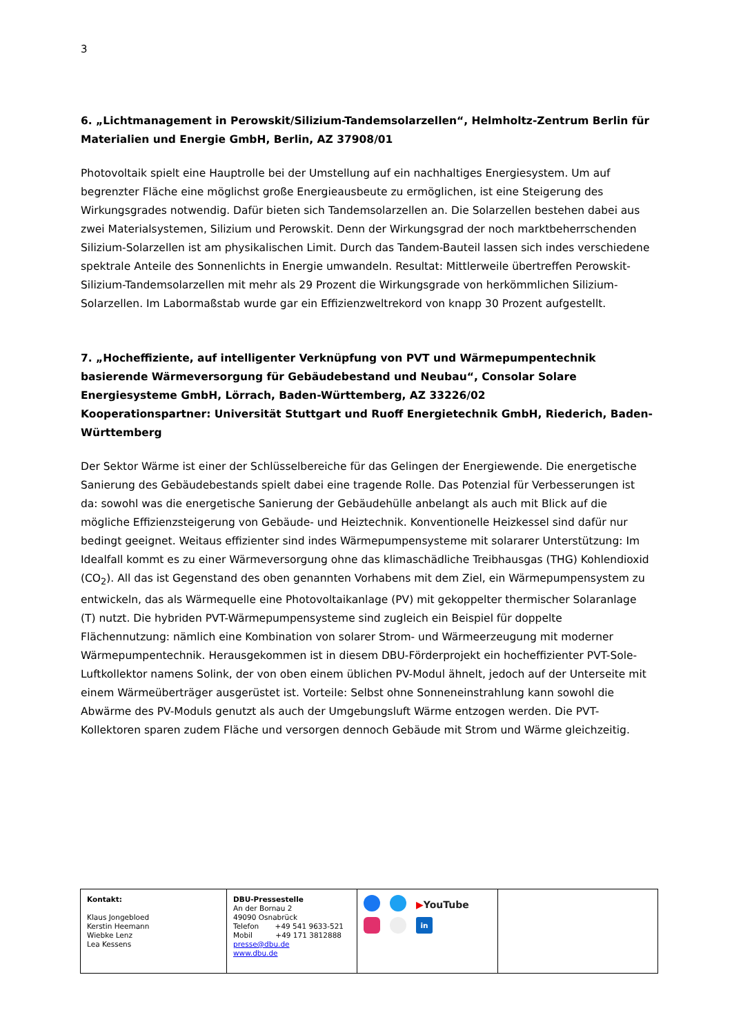3
6. „Lichtmanagement in Perowskit/Silizium-Tandemsolarzellen“, Helmholtz-Zentrum Berlin für Materialien und Energie GmbH, Berlin, AZ 37908/01
Photovoltaik spielt eine Hauptrolle bei der Umstellung auf ein nachhaltiges Energiesystem. Um auf begrenzter Fläche eine möglichst große Energieausbeute zu ermöglichen, ist eine Steigerung des Wirkungsgrades notwendig. Dafür bieten sich Tandemsolarzellen an. Die Solarzellen bestehen dabei aus zwei Materialsystemen, Silizium und Perowskit. Denn der Wirkungsgrad der noch marktbeherrschenden Silizium-Solarzellen ist am physikalischen Limit. Durch das Tandem-Bauteil lassen sich indes verschiedene spektrale Anteile des Sonnenlichts in Energie umwandeln. Resultat: Mittlerweile übertreffen Perowskit-Silizium-Tandemsolarzellen mit mehr als 29 Prozent die Wirkungsgrade von herkömmlichen Silizium-Solarzellen. Im Labormaßstab wurde gar ein Effizienzweltrekord von knapp 30 Prozent aufgestellt.
7. „Hocheffiziente, auf intelligenter Verknüpfung von PVT und Wärmepumpentechnik basierende Wärmeversorgung für Gebäudebestand und Neubau“, Consolar Solare Energiesysteme GmbH, Lörrach, Baden-Württemberg, AZ 33226/02
Kooperationspartner: Universität Stuttgart und Ruoff Energietechnik GmbH, Riederich, Baden-Württemberg
Der Sektor Wärme ist einer der Schlüsselbereiche für das Gelingen der Energiewende. Die energetische Sanierung des Gebäudebestands spielt dabei eine tragende Rolle. Das Potenzial für Verbesserungen ist da: sowohl was die energetische Sanierung der Gebäudehülle anbelangt als auch mit Blick auf die mögliche Effizienzsteigerung von Gebäude- und Heiztechnik. Konventionelle Heizkessel sind dafür nur bedingt geeignet. Weitaus effizienter sind indes Wärmepumpensysteme mit solararer Unterstützung: Im Idealfall kommt es zu einer Wärmeversorgung ohne das klimaschädliche Treibhausgas (THG) Kohlendioxid (CO<sub>2</sub>). All das ist Gegenstand des oben genannten Vorhabens mit dem Ziel, ein Wärmepumpensystem zu entwickeln, das als Wärmequelle eine Photovoltaikanlage (PV) mit gekoppelter thermischer Solaranlage (T) nutzt. Die hybriden PVT-Wärmepumpensysteme sind zugleich ein Beispiel für doppelte Flächennutzung: nämlich eine Kombination von solarer Strom- und Wärmeerzeugung mit moderner Wärmepumpentechnik. Herausgekommen ist in diesem DBU-Förderprojekt ein hocheffizienter PVT-Sole-Luftkollektor namens Solink, der von oben einem üblichen PV-Modul ähnelt, jedoch auf der Unterseite mit einem Wärmeüberträger ausgerüstet ist. Vorteile: Selbst ohne Sonneneinstrahlung kann sowohl die Abwärme des PV-Moduls genutzt als auch der Umgebungsluft Wärme entzogen werden. Die PVT-Kollektoren sparen zudem Fläche und versorgen dennoch Gebäude mit Strom und Wärme gleichzeitig.
| Kontakt: Klaus Jongebloed Kerstin Heemann Wiebke Lenz Lea Kessens | DBU-Pressestelle An der Bornau 2 49090 Osnabrück Telefon +49 541 9633-521 Mobil +49 171 3812888 presse@dbu.de www.dbu.de | ▶ YouTube in | |